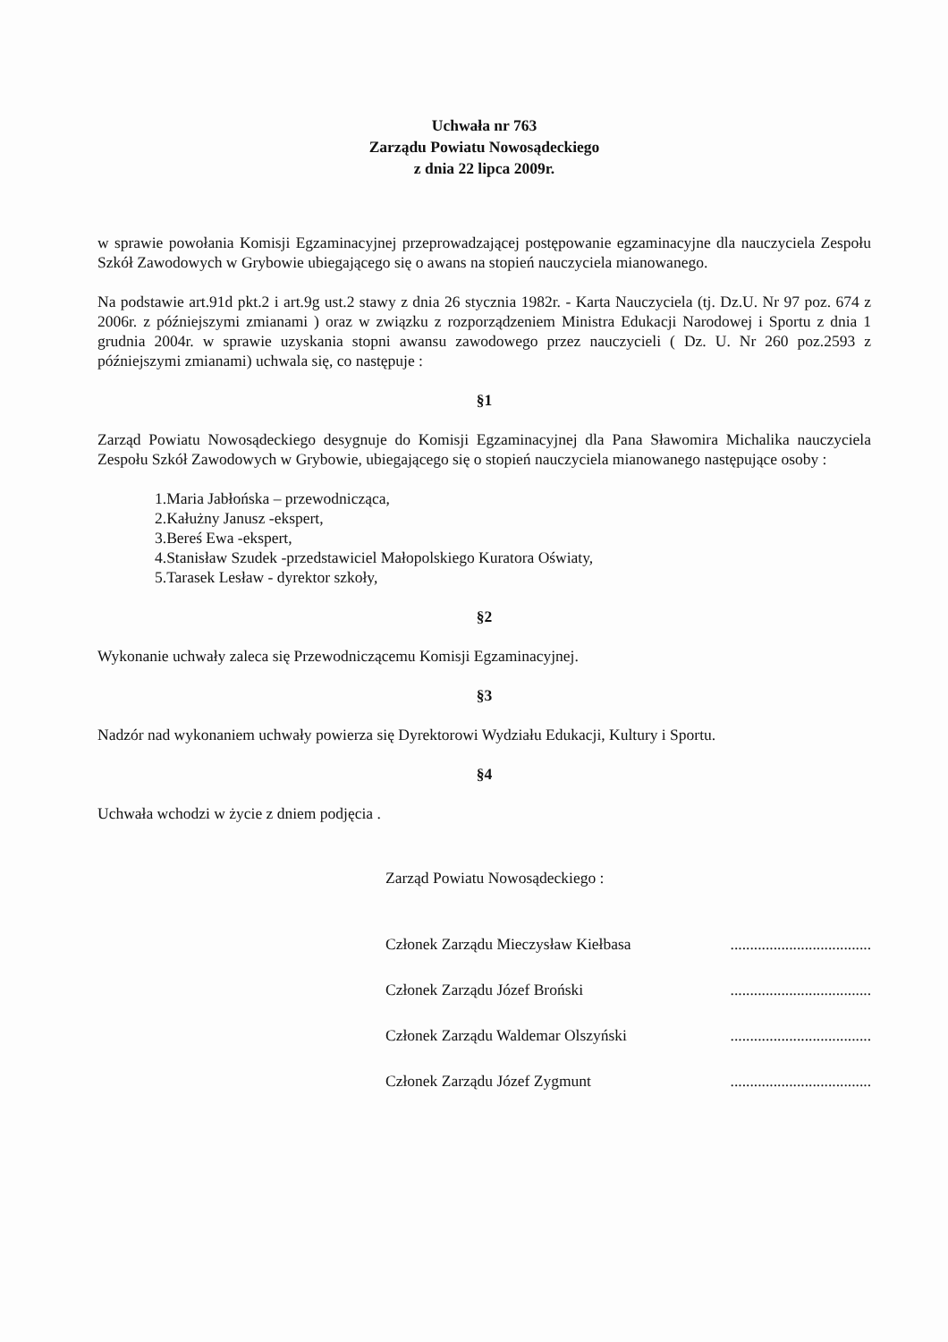Uchwała nr 763
Zarządu Powiatu Nowosądeckiego
z dnia 22 lipca 2009r.
w sprawie powołania Komisji Egzaminacyjnej przeprowadzającej postępowanie egzaminacyjne dla nauczyciela Zespołu Szkół Zawodowych w Grybowie ubiegającego się o awans na stopień nauczyciela mianowanego.
Na podstawie art.91d pkt.2 i art.9g ust.2 stawy z dnia 26 stycznia 1982r. - Karta Nauczyciela (tj. Dz.U. Nr 97 poz. 674 z 2006r. z późniejszymi zmianami ) oraz w związku z rozporządzeniem Ministra Edukacji Narodowej i Sportu z dnia 1 grudnia 2004r. w sprawie uzyskania stopni awansu zawodowego przez nauczycieli ( Dz. U. Nr 260 poz.2593 z późniejszymi zmianami) uchwala się, co następuje :
§1
Zarząd Powiatu Nowosądeckiego desygnuje do Komisji Egzaminacyjnej dla Pana Sławomira Michalika nauczyciela Zespołu Szkół Zawodowych w Grybowie, ubiegającego się o stopień nauczyciela mianowanego następujące osoby :
1.Maria Jabłońska – przewodnicząca,
2.Kałużny Janusz -ekspert,
3.Bereś Ewa -ekspert,
4.Stanisław Szudek -przedstawiciel Małopolskiego Kuratora Oświaty,
5.Tarasek Lesław - dyrektor szkoły,
§2
Wykonanie uchwały zaleca się Przewodniczącemu Komisji Egzaminacyjnej.
§3
Nadzór nad wykonaniem uchwały powierza się Dyrektorowi Wydziału Edukacji, Kultury i Sportu.
§4
Uchwała wchodzi w życie z dniem podjęcia .
Zarząd Powiatu Nowosądeckiego :
Członek Zarządu Mieczysław Kiełbasa ....................................
Członek Zarządu Józef Broński ....................................
Członek Zarządu Waldemar Olszyński ....................................
Członek Zarządu Józef Zygmunt ....................................